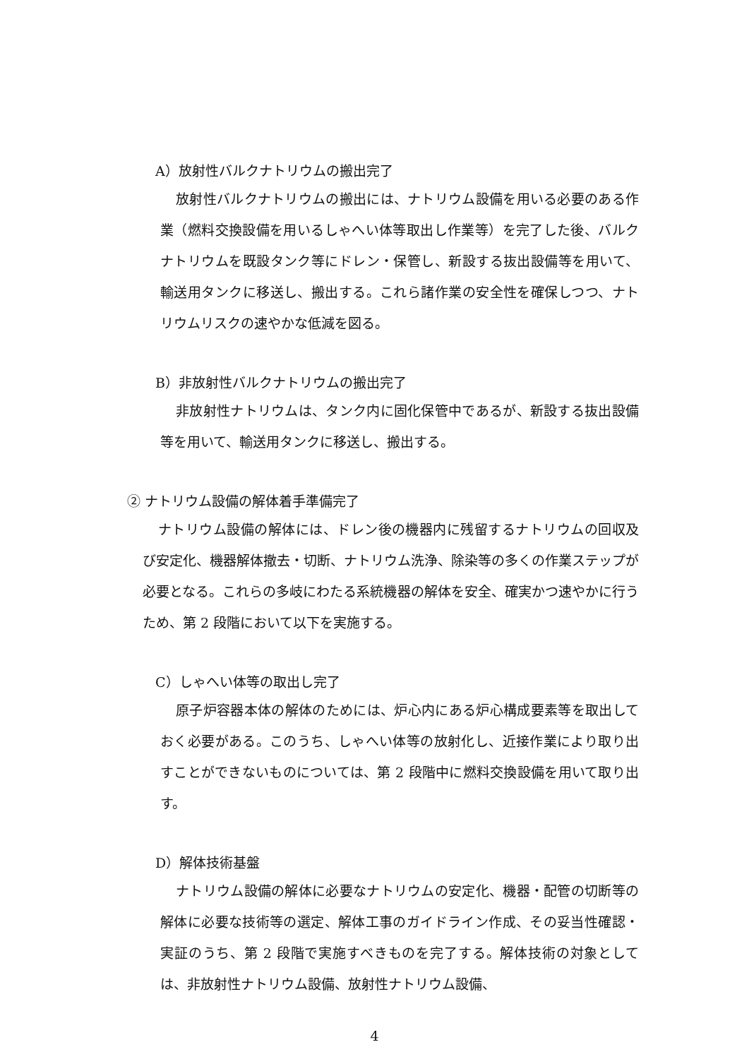A）放射性バルクナトリウムの搬出完了
放射性バルクナトリウムの搬出には、ナトリウム設備を用いる必要のある作業（燃料交換設備を用いるしゃへい体等取出し作業等）を完了した後、バルクナトリウムを既設タンク等にドレン・保管し、新設する抜出設備等を用いて、輸送用タンクに移送し、搬出する。これら諸作業の安全性を確保しつつ、ナトリウムリスクの速やかな低減を図る。
B）非放射性バルクナトリウムの搬出完了
非放射性ナトリウムは、タンク内に固化保管中であるが、新設する抜出設備等を用いて、輸送用タンクに移送し、搬出する。
② ナトリウム設備の解体着手準備完了
ナトリウム設備の解体には、ドレン後の機器内に残留するナトリウムの回収及び安定化、機器解体撤去・切断、ナトリウム洗浄、除染等の多くの作業ステップが必要となる。これらの多岐にわたる系統機器の解体を安全、確実かつ速やかに行うため、第 2 段階において以下を実施する。
C）しゃへい体等の取出し完了
原子炉容器本体の解体のためには、炉心内にある炉心構成要素等を取出しておく必要がある。このうち、しゃへい体等の放射化し、近接作業により取り出すことができないものについては、第 2 段階中に燃料交換設備を用いて取り出す。
D）解体技術基盤
ナトリウム設備の解体に必要なナトリウムの安定化、機器・配管の切断等の解体に必要な技術等の選定、解体工事のガイドライン作成、その妥当性確認・実証のうち、第 2 段階で実施すべきものを完了する。解体技術の対象としては、非放射性ナトリウム設備、放射性ナトリウム設備、
4